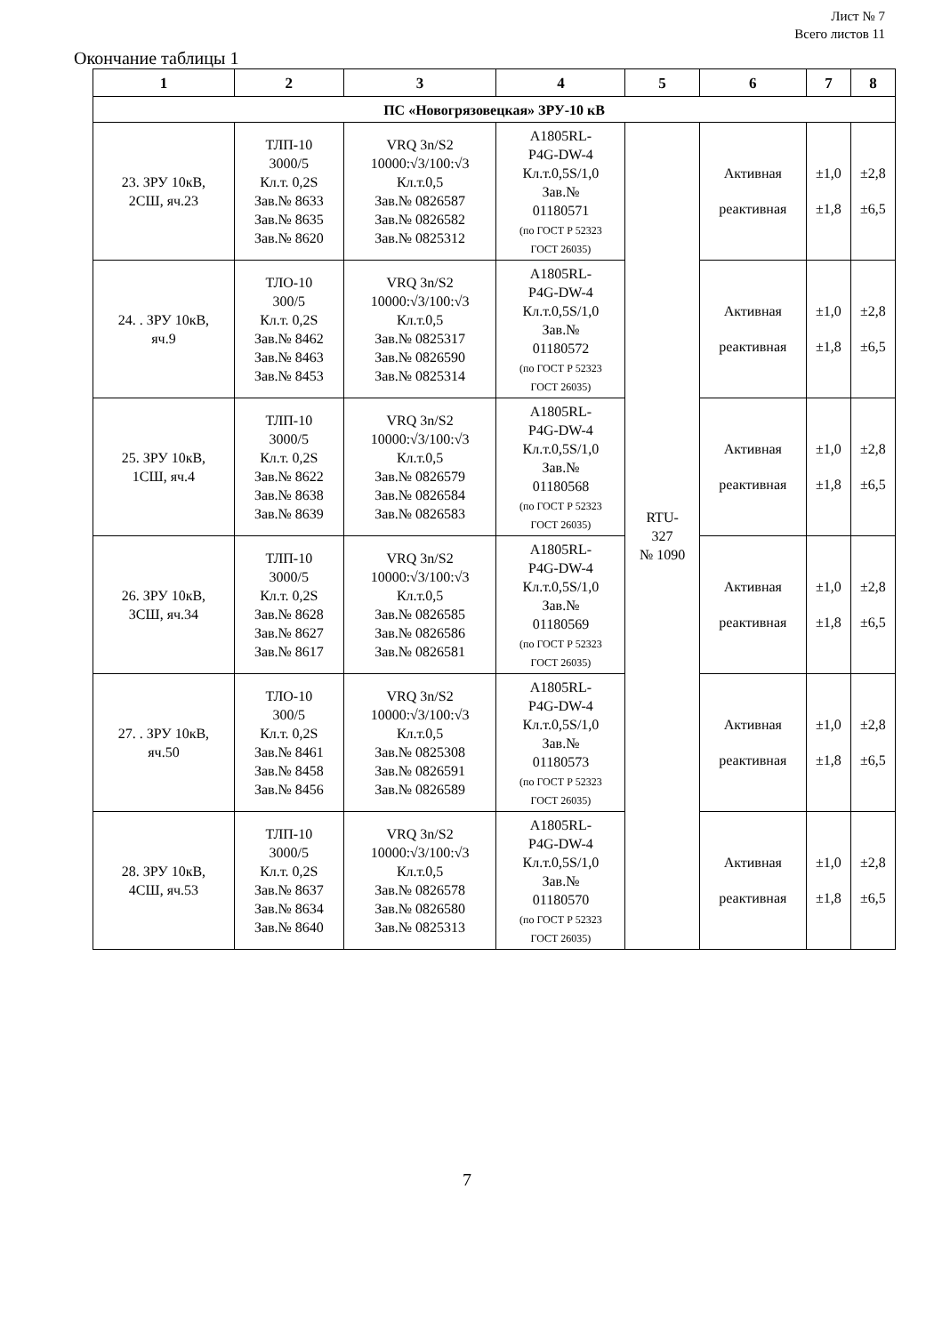Лист № 7
Всего листов 11
Окончание таблицы 1
| 1 | 2 | 3 | 4 | 5 | 6 | 7 | 8 |
| --- | --- | --- | --- | --- | --- | --- | --- |
| ПС «Новогрязовецкая» ЗРУ-10 кВ | | | | | | | |
| 23. ЗРУ 10кВ, 2СШ, яч.23 | ТЛП-10 3000/5 Кл.т. 0,2S Зав.№ 8633 Зав.№ 8635 Зав.№ 8620 | VRQ 3n/S2 10000:√3/100:√3 Кл.т.0,5 Зав.№ 0826587 Зав.№ 0826582 Зав.№ 0825312 | A1805RL- P4G-DW-4 Кл.т.0,5S/1,0 Зав.№ 01180571 (по ГОСТ Р 52323 ГОСТ 26035) | RTU- 327 № 1090 | Активная реактивная | ±1,0 ±1,8 | ±2,8 ±6,5 |
| 24. . ЗРУ 10кВ, яч.9 | ТЛО-10 300/5 Кл.т. 0,2S Зав.№ 8462 Зав.№ 8463 Зав.№ 8453 | VRQ 3n/S2 10000:√3/100:√3 Кл.т.0,5 Зав.№ 0825317 Зав.№ 0826590 Зав.№ 0825314 | A1805RL- P4G-DW-4 Кл.т.0,5S/1,0 Зав.№ 01180572 (по ГОСТ Р 52323 ГОСТ 26035) | | Активная реактивная | ±1,0 ±1,8 | ±2,8 ±6,5 |
| 25. ЗРУ 10кВ, 1СШ, яч.4 | ТЛП-10 3000/5 Кл.т. 0,2S Зав.№ 8622 Зав.№ 8638 Зав.№ 8639 | VRQ 3n/S2 10000:√3/100:√3 Кл.т.0,5 Зав.№ 0826579 Зав.№ 0826584 Зав.№ 0826583 | A1805RL- P4G-DW-4 Кл.т.0,5S/1,0 Зав.№ 01180568 (по ГОСТ Р 52323 ГОСТ 26035) | | Активная реактивная | ±1,0 ±1,8 | ±2,8 ±6,5 |
| 26. ЗРУ 10кВ, 3СШ, яч.34 | ТЛП-10 3000/5 Кл.т. 0,2S Зав.№ 8628 Зав.№ 8627 Зав.№ 8617 | VRQ 3n/S2 10000:√3/100:√3 Кл.т.0,5 Зав.№ 0826585 Зав.№ 0826586 Зав.№ 0826581 | A1805RL- P4G-DW-4 Кл.т.0,5S/1,0 Зав.№ 01180569 (по ГОСТ Р 52323 ГОСТ 26035) | | Активная реактивная | ±1,0 ±1,8 | ±2,8 ±6,5 |
| 27. . ЗРУ 10кВ, яч.50 | ТЛО-10 300/5 Кл.т. 0,2S Зав.№ 8461 Зав.№ 8458 Зав.№ 8456 | VRQ 3n/S2 10000:√3/100:√3 Кл.т.0,5 Зав.№ 0825308 Зав.№ 0826591 Зав.№ 0826589 | A1805RL- P4G-DW-4 Кл.т.0,5S/1,0 Зав.№ 01180573 (по ГОСТ Р 52323 ГОСТ 26035) | | Активная реактивная | ±1,0 ±1,8 | ±2,8 ±6,5 |
| 28. ЗРУ 10кВ, 4СШ, яч.53 | ТЛП-10 3000/5 Кл.т. 0,2S Зав.№ 8637 Зав.№ 8634 Зав.№ 8640 | VRQ 3n/S2 10000:√3/100:√3 Кл.т.0,5 Зав.№ 0826578 Зав.№ 0826580 Зав.№ 0825313 | A1805RL- P4G-DW-4 Кл.т.0,5S/1,0 Зав.№ 01180570 (по ГОСТ Р 52323 ГОСТ 26035) | | Активная реактивная | ±1,0 ±1,8 | ±2,8 ±6,5 |
7